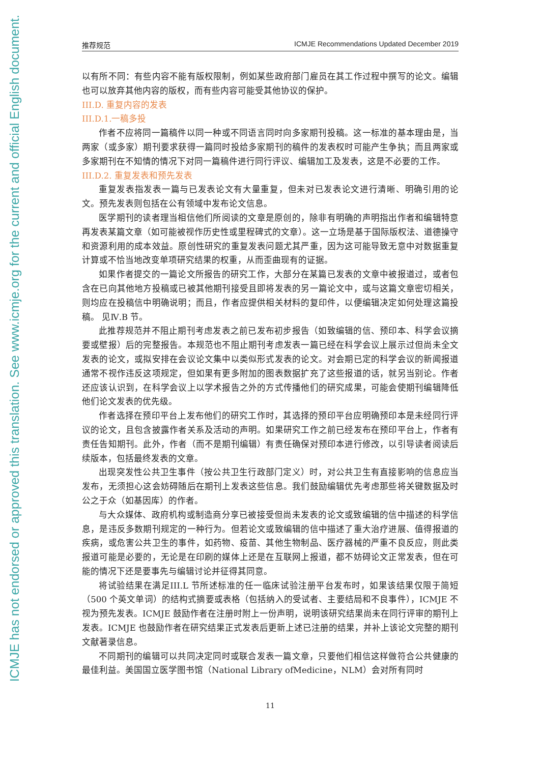ICMJE has not endorsed or approved this translation. See www.icmje.org for the current and official English document.
推荐规范 ICMJE Recommendations Updated December 2019
以有所不同：有些内容不能有版权限制，例如某些政府部门雇员在其工作过程中撰写的论文。编辑也可以放弃其他内容的版权，而有些内容可能受其他协议的保护。
III.D. 重复内容的发表
III.D.1.一稿多投
作者不应将同一篇稿件以同一种或不同语言同时向多家期刊投稿。这一标准的基本理由是，当两家（或多家）期刊要求获得一篇同时投给多家期刊的稿件的发表权时可能产生争执；而且两家或多家期刊在不知情的情况下对同一篇稿件进行同行评议、编辑加工及发表，这是不必要的工作。
III.D.2. 重复发表和预先发表
重复发表指发表一篇与已发表论文有大量重复，但未对已发表论文进行清晰、明确引用的论文。预先发表则包括在公有领域中发布论文信息。
医学期刊的读者理当相信他们所阅读的文章是原创的，除非有明确的声明指出作者和编辑特意再发表某篇文章（如可能被视作历史性或里程碑式的文章）。这一立场是基于国际版权法、道德操守和资源利用的成本效益。原创性研究的重复发表问题尤其严重，因为这可能导致无意中对数据重复计算或不恰当地改变单项研究结果的权重，从而歪曲现有的证据。
如果作者提交的一篇论文所报告的研究工作，大部分在某篇已发表的文章中被报道过，或者包含在已向其他地方投稿或已被其他期刊接受且即将发表的另一篇论文中，或与这篇文章密切相关，则均应在投稿信中明确说明；而且，作者应提供相关材料的复印件，以便编辑决定如何处理这篇投稿。 见Ⅳ.B 节。
此推荐规范并不阻止期刊考虑发表之前已发布初步报告（如致编辑的信、预印本、科学会议摘要或壁报）后的完整报告。本规范也不阻止期刊考虑发表一篇已经在科学会议上展示过但尚未全文发表的论文，或拟安排在会议论文集中以类似形式发表的论文。对会期已定的科学会议的新闻报道通常不视作违反这项规定，但如果有更多附加的图表数据扩充了这些报道的话，就另当别论。作者还应该认识到，在科学会议上以学术报告之外的方式传播他们的研究成果，可能会使期刊编辑降低他们论文发表的优先级。
作者选择在预印平台上发布他们的研究工作时，其选择的预印平台应明确预印本是未经同行评议的论文，且包含披露作者关系及活动的声明。如果研究工作之前已经发布在预印平台上，作者有责任告知期刊。此外，作者（而不是期刊编辑）有责任确保对预印本进行修改，以引导读者阅读后续版本，包括最终发表的文章。
出现突发性公共卫生事件（按公共卫生行政部门定义）时，对公共卫生有直接影响的信息应当发布，无须担心这会妨碍随后在期刊上发表这些信息。我们鼓励编辑优先考虑那些将关键数据及时公之于众（如基因库）的作者。
与大众媒体、政府机构或制造商分享已被接受但尚未发表的论文或致编辑的信中描述的科学信息，是违反多数期刊规定的一种行为。但若论文或致编辑的信中描述了重大治疗进展、值得报道的疾病，或危害公共卫生的事件，如药物、疫苗、其他生物制品、医疗器械的严重不良反应，则此类报道可能是必要的，无论是在印刷的媒体上还是在互联网上报道，都不妨碍论文正常发表，但在可能的情况下还是要事先与编辑讨论并征得其同意。
将试验结果在满足III.L 节所述标准的任一临床试验注册平台发布时，如果该结果仅限于简短（500 个英文单词）的结构式摘要或表格（包括纳入的受试者、主要结局和不良事件），ICMJE 不视为预先发表。ICMJE 鼓励作者在注册时附上一份声明，说明该研究结果尚未在同行评审的期刊上发表。ICMJE 也鼓励作者在研究结果正式发表后更新上述已注册的结果，并补上该论文完整的期刊文献著录信息。
不同期刊的编辑可以共同决定同时或联合发表一篇文章，只要他们相信这样做符合公共健康的最佳利益。美国国立医学图书馆（National Library ofMedicine，NLM）会对所有同时
11